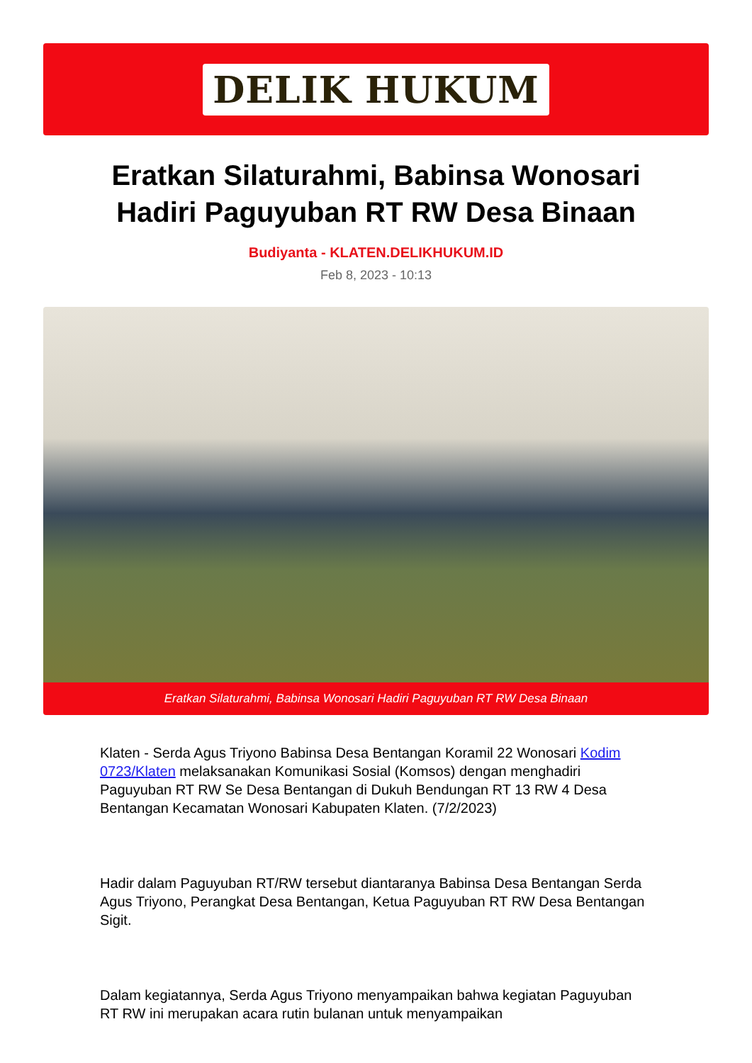DELIK HUKUM
Eratkan Silaturahmi, Babinsa Wonosari Hadiri Paguyuban RT RW Desa Binaan
Budiyanta - KLATEN.DELIKHUKUM.ID
Feb 8, 2023 - 10:13
Eratkan Silaturahmi, Babinsa Wonosari Hadiri Paguyuban RT RW Desa Binaan
Klaten - Serda Agus Triyono Babinsa Desa Bentangan Koramil 22 Wonosari Kodim 0723/Klaten melaksanakan Komunikasi Sosial (Komsos) dengan menghadiri Paguyuban RT RW Se Desa Bentangan di Dukuh Bendungan RT 13 RW 4 Desa Bentangan Kecamatan Wonosari Kabupaten Klaten. (7/2/2023)
Hadir dalam Paguyuban RT/RW tersebut diantaranya Babinsa Desa Bentangan Serda Agus Triyono, Perangkat Desa Bentangan, Ketua Paguyuban RT RW Desa Bentangan Sigit.
Dalam kegiatannya, Serda Agus Triyono menyampaikan bahwa kegiatan Paguyuban RT RW ini merupakan acara rutin bulanan untuk menyampaikan